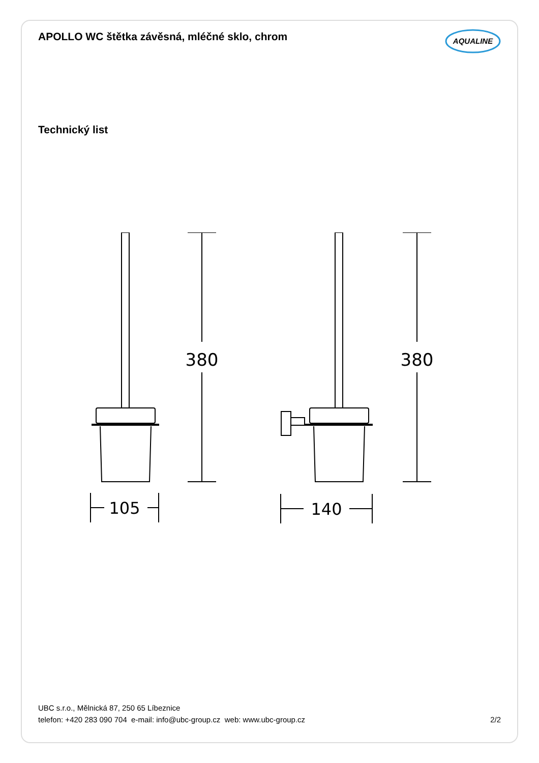APOLLO WC štětka závěsná, mléčné sklo, chrom
AQUALINE
Technický list
380
105
380
140
UBC s.r.o., Mělnická 87, 250 65 Líbeznice
telefon: +420 283 090 704 e-mail: info@ubc-group.cz web: www.ubc-group.cz 2/2